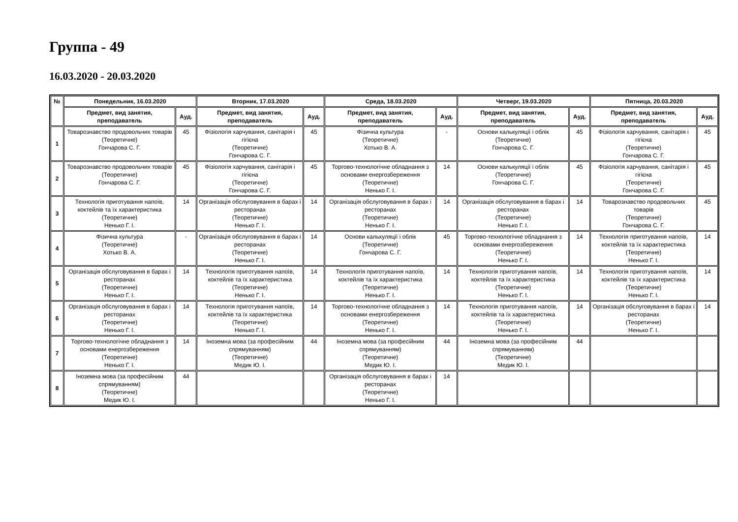Группа - 49
16.03.2020 - 20.03.2020
| № | Понедельник, 16.03.2020 | | Вторник, 17.03.2020 | | Среда, 18.03.2020 | | Четверг, 19.03.2020 | | Пятница, 20.03.2020 | |
| --- | --- | --- | --- | --- | --- | --- | --- | --- | --- | --- |
| | Предмет, вид занятия, преподаватель | Ауд. | Предмет, вид занятия, преподаватель | Ауд. | Предмет, вид занятия, преподаватель | Ауд. | Предмет, вид занятия, преподаватель | Ауд. | Предмет, вид занятия, преподаватель | Ауд. |
| 1 | Товарознавство продовольчих товарів (Теоретичне) Гончарова С. Г. | 45 | Фізіологія харчування, санітарія і гігієна (Теоретичне) Гончарова С. Г. | 45 | Фізична культура (Теоретичне) Хотько В. А. | - | Основи калькуляції і облік (Теоретичне) Гончарова С. Г. | 45 | Фізіологія харчування, санітарія і гігієна (Теоретичне) Гончарова С. Г. | 45 |
| 2 | Товарознавство продовольчих товарів (Теоретичне) Гончарова С. Г. | 45 | Фізіологія харчування, санітарія і гігієна (Теоретичне) Гончарова С. Г. | 45 | Торгово-технологічне обладнання з основами енергозбереження (Теоретичне) Ненько Г. І. | 14 | Основи калькуляції і облік (Теоретичне) Гончарова С. Г. | 45 | Фізіологія харчування, санітарія і гігієна (Теоретичне) Гончарова С. Г. | 45 |
| 3 | Технологія приготування напоїв, коктейлів та їх характеристика (Теоретичне) Ненько Г. І. | 14 | Організація обслуговування в барах і ресторанах (Теоретичне) Ненько Г. І. | 14 | Організація обслуговування в барах і ресторанах (Теоретичне) Ненько Г. І. | 14 | Організація обслуговування в барах і ресторанах (Теоретичне) Ненько Г. І. | 14 | Товарознавство продовольчих товарів (Теоретичне) Гончарова С. Г. | 45 |
| 4 | Фізична культура (Теоретичне) Хотько В. А. | - | Організація обслуговування в барах і ресторанах (Теоретичне) Ненько Г. І. | 14 | Основи калькуляції і облік (Теоретичне) Гончарова С. Г. | 45 | Торгово-технологічне обладнання з основами енергозбереження (Теоретичне) Ненько Г. І. | 14 | Технологія приготування напоїв, коктейлів та їх характеристика (Теоретичне) Ненько Г. І. | 14 |
| 5 | Організація обслуговування в барах і ресторанах (Теоретичне) Ненько Г. І. | 14 | Технологія приготування напоїв, коктейлів та їх характеристика (Теоретичне) Ненько Г. І. | 14 | Технологія приготування напоїв, коктейлів та їх характеристика (Теоретичне) Ненько Г. І. | 14 | Технологія приготування напоїв, коктейлів та їх характеристика (Теоретичне) Ненько Г. І. | 14 | Технологія приготування напоїв, коктейлів та їх характеристика (Теоретичне) Ненько Г. І. | 14 |
| 6 | Організація обслуговування в барах і ресторанах (Теоретичне) Ненько Г. І. | 14 | Технологія приготування напоїв, коктейлів та їх характеристика (Теоретичне) Ненько Г. І. | 14 | Торгово-технологічне обладнання з основами енергозбереження (Теоретичне) Ненько Г. І. | 14 | Технологія приготування напоїв, коктейлів та їх характеристика (Теоретичне) Ненько Г. І. | 14 | Організація обслуговування в барах і ресторанах (Теоретичне) Ненько Г. І. | 14 |
| 7 | Торгово-технологічне обладнання з основами енергозбереження (Теоретичне) Ненько Г. І. | 14 | Іноземна мова (за професійним спрямуванням) (Теоретичне) Медик Ю. І. | 44 | Іноземна мова (за професійним спрямуванням) (Теоретичне) Медик Ю. І. | 44 | Іноземна мова (за професійним спрямуванням) (Теоретичне) Медик Ю. І. | 44 | | |
| 8 | Іноземна мова (за професійним спрямуванням) (Теоретичне) Медик Ю. І. | 44 | | | Організація обслуговування в барах і ресторанах (Теоретичне) Ненько Г. І. | 14 | | | | |